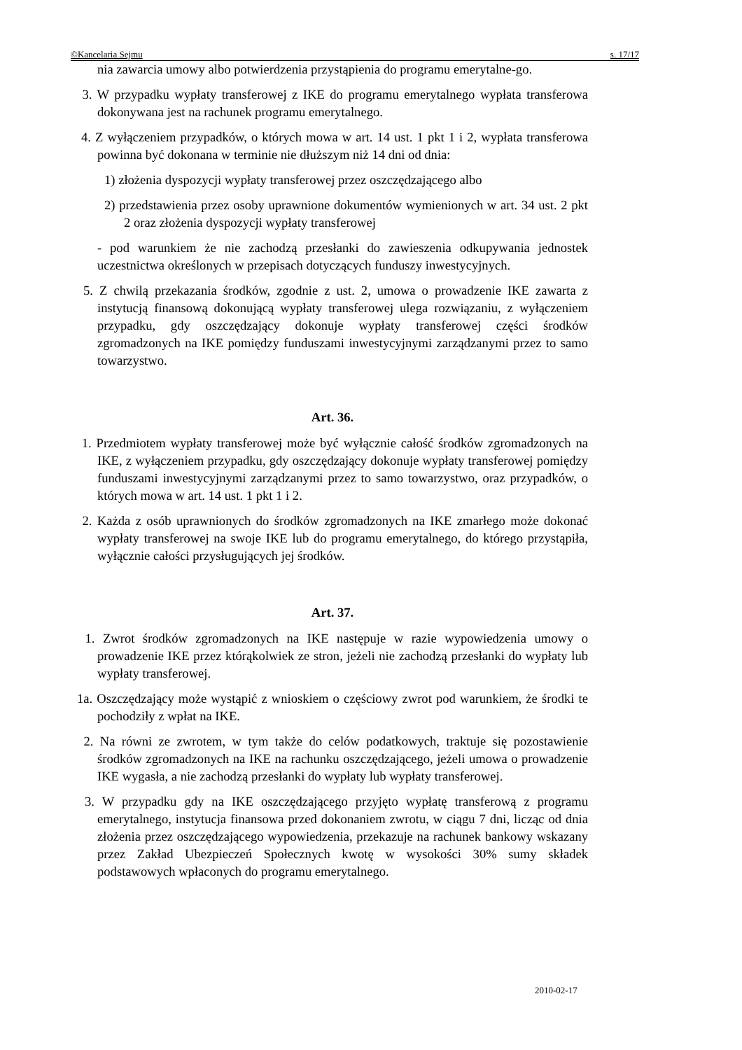©Kancelaria Sejmu s. 17/17
nia zawarcia umowy albo potwierdzenia przystąpienia do programu emerytalne-go.
3. W przypadku wypłaty transferowej z IKE do programu emerytalnego wypłata transferowa dokonywana jest na rachunek programu emerytalnego.
4. Z wyłączeniem przypadków, o których mowa w art. 14 ust. 1 pkt 1 i 2, wypłata transferowa powinna być dokonana w terminie nie dłuższym niż 14 dni od dnia:
1) złożenia dyspozycji wypłaty transferowej przez oszczędzającego albo
2) przedstawienia przez osoby uprawnione dokumentów wymienionych w art. 34 ust. 2 pkt 2 oraz złożenia dyspozycji wypłaty transferowej
- pod warunkiem że nie zachodzą przesłanki do zawieszenia odkupywania jednostek uczestnictwa określonych w przepisach dotyczących funduszy inwestycyjnych.
5. Z chwilą przekazania środków, zgodnie z ust. 2, umowa o prowadzenie IKE zawarta z instytucją finansową dokonującą wypłaty transferowej ulega rozwiązaniu, z wyłączeniem przypadku, gdy oszczędzający dokonuje wypłaty transferowej części środków zgromadzonych na IKE pomiędzy funduszami inwestycyjnymi zarządzanymi przez to samo towarzystwo.
Art. 36.
1. Przedmiotem wypłaty transferowej może być wyłącznie całość środków zgromadzonych na IKE, z wyłączeniem przypadku, gdy oszczędzający dokonuje wypłaty transferowej pomiędzy funduszami inwestycyjnymi zarządzanymi przez to samo towarzystwo, oraz przypadków, o których mowa w art. 14 ust. 1 pkt 1 i 2.
2. Każda z osób uprawnionych do środków zgromadzonych na IKE zmarłego może dokonać wypłaty transferowej na swoje IKE lub do programu emerytalnego, do którego przystąpiła, wyłącznie całości przysługujących jej środków.
Art. 37.
1. Zwrot środków zgromadzonych na IKE następuje w razie wypowiedzenia umowy o prowadzenie IKE przez którąkolwiek ze stron, jeżeli nie zachodzą przesłanki do wypłaty lub wypłaty transferowej.
1a. Oszczędzający może wystąpić z wnioskiem o częściowy zwrot pod warunkiem, że środki te pochodziły z wpłat na IKE.
2. Na równi ze zwrotem, w tym także do celów podatkowych, traktuje się pozostawienie środków zgromadzonych na IKE na rachunku oszczędzającego, jeżeli umowa o prowadzenie IKE wygasła, a nie zachodzą przesłanki do wypłaty lub wypłaty transferowej.
3. W przypadku gdy na IKE oszczędzającego przyjęto wypłatę transferową z programu emerytalnego, instytucja finansowa przed dokonaniem zwrotu, w ciągu 7 dni, licząc od dnia złożenia przez oszczędzającego wypowiedzenia, przekazuje na rachunek bankowy wskazany przez Zakład Ubezpieczeń Społecznych kwotę w wysokości 30% sumy składek podstawowych wpłaconych do programu emerytalnego.
2010-02-17